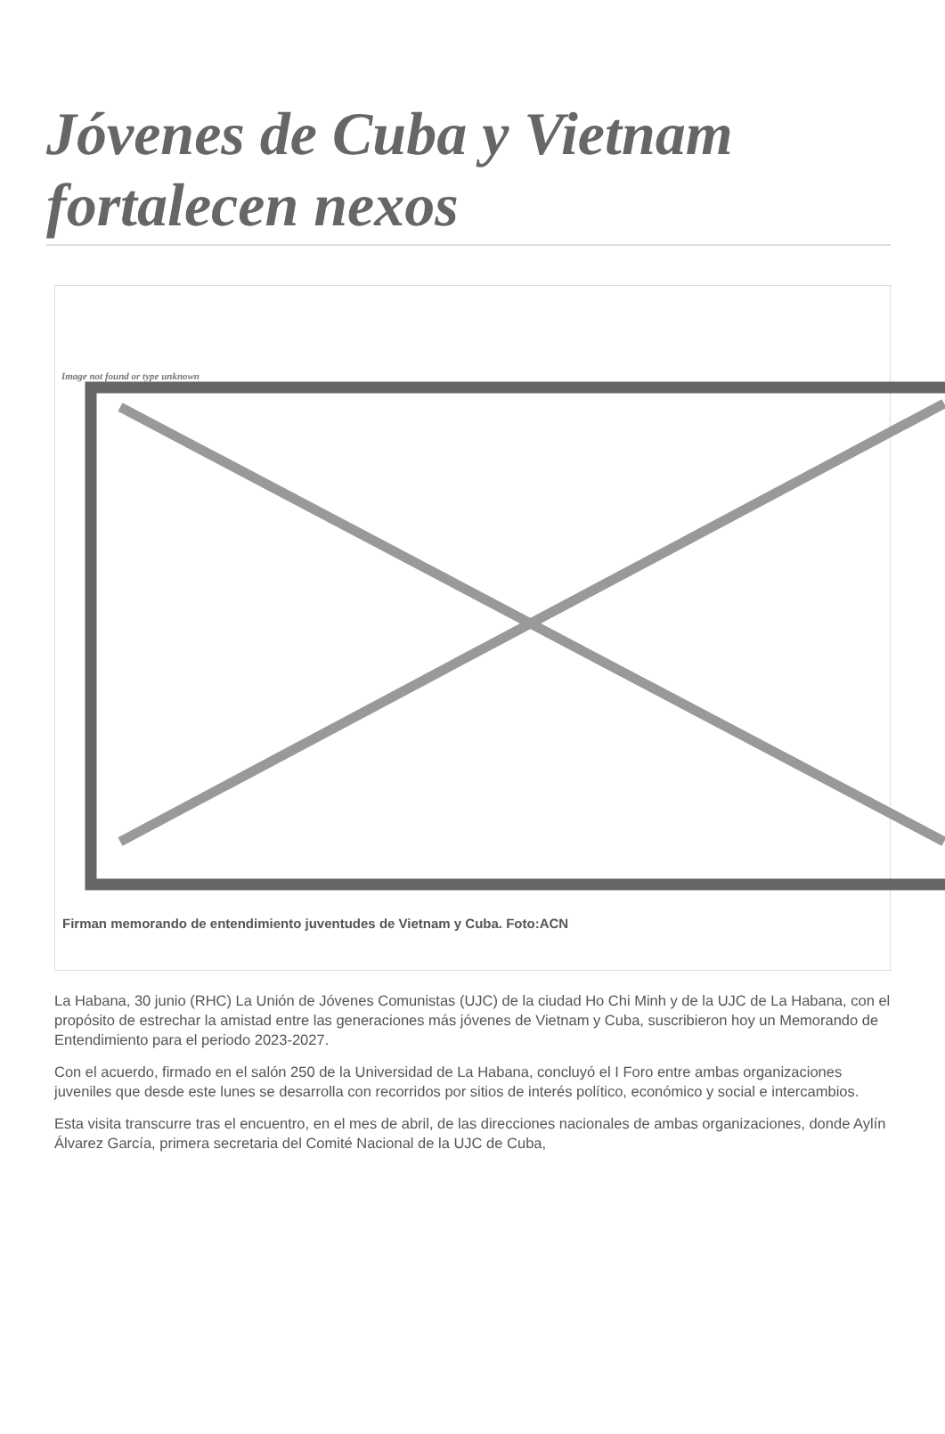Jóvenes de Cuba y Vietnam fortalecen nexos
Image not found or type unknown
Firman memorando de entendimiento juventudes de Vietnam y Cuba. Foto:ACN
La Habana, 30 junio (RHC) La Unión de Jóvenes Comunistas (UJC) de la ciudad Ho Chi Minh y de la UJC de La Habana, con el propósito de estrechar la amistad entre las generaciones más jóvenes de Vietnam y Cuba, suscribieron hoy un Memorando de Entendimiento para el periodo 2023-2027.
Con el acuerdo, firmado en el salón 250 de la Universidad de La Habana, concluyó el I Foro entre ambas organizaciones juveniles que desde este lunes se desarrolla con recorridos por sitios de interés político, económico y social e intercambios.
Esta visita transcurre tras el encuentro, en el mes de abril, de las direcciones nacionales de ambas organizaciones, donde Aylín Álvarez García, primera secretaria del Comité Nacional de la UJC de Cuba,